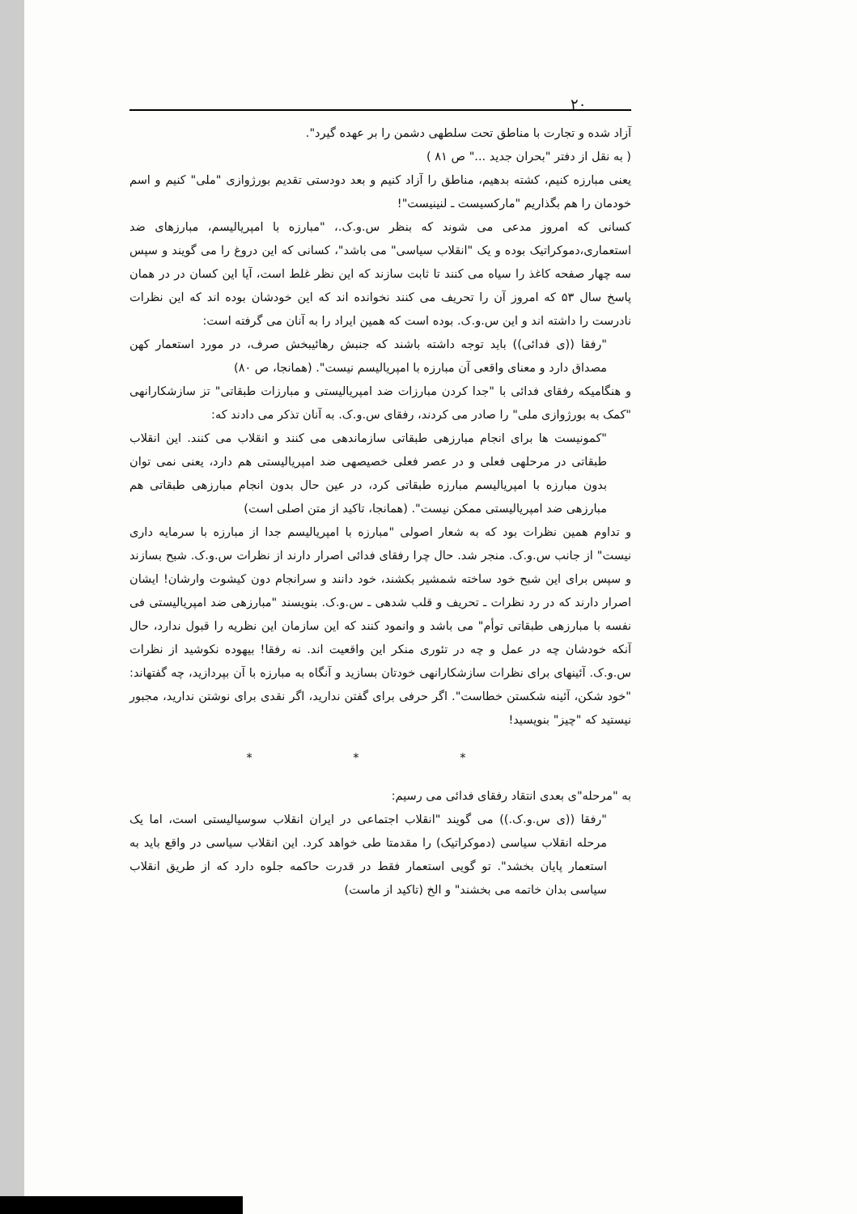۲۰
آزاد شده و تجارت با مناطق تحت سلطهی دشمن را بر عهده گیرد".
( به نقل از دفتر "بحران جدید ..." ص ۸۱ )
یعنی مبارزه کنیم، کشته بدهیم، مناطق را آزاد کنیم و بعد دودستی تقدیم بورژوازی "ملی" کنیم و اسم خودمان را هم بگذاریم "مارکسیست ـ لنینیست"!
کسانی که امروز مدعی می شوند که بنظر س.و.ک.، "مبارزه با امپریالیسم، مبارزهای ضد استعماری،دموکراتیک بوده و یک "انقلاب سیاسی" می باشد"، کسانی که این دروغ را می گویند و سپس سه چهار صفحه کاغذ را سیاه می کنند تا ثابت سازند که این نظر غلط است، آیا این کسان در در همان پاسخ سال ۵۳ که امروز آن را تحریف می کنند نخوانده اند که این خودشان بوده اند که این نظرات نادرست را داشته اند و این س.و.ک. بوده است که همین ایراد را به آنان می گرفته است:
"رفقا ((ی فدائی)) باید توجه داشته باشند که جنبش رهائیبخش صرف، در مورد استعمار کهن مصداق دارد و معنای واقعی آن مبارزه با امپریالیسم نیست". (همانجا، ص ۸۰)
و هنگامیکه رفقای فدائی با "جدا کردن مبارزات ضد امپریالیستی و مبارزات طبقاتی" تز سازشکارانهی "کمک به بورژوازی ملی" را صادر می کردند، رفقای س.و.ک. به آنان تذکر می دادند که:
"کمونیست ها برای انجام مبارزهی طبقاتی سازماندهی می کنند و انقلاب می کنند. این انقلاب طبقاتی در مرحلهی فعلی و در عصر فعلی خصیصهی ضد امپریالیستی هم دارد، یعنی نمی توان بدون مبارزه با امپریالیسم مبارزه طبقاتی کرد، در عین حال بدون انجام مبارزهی طبقاتی هم مبارزهی ضد امپریالیستی ممکن نیست". (همانجا، تاکید از متن اصلی است)
و تداوم همین نظرات بود که به شعار اصولی "مبارزه با امپریالیسم جدا از مبارزه با سرمایه داری نیست" از جانب س.و.ک. منجر شد. حال چرا رفقای فدائی اصرار دارند از نظرات س.و.ک. شبح بسازند و سپس برای این شبح خود ساخته شمشیر بکشند، خود دانند و سرانجام دون کیشوت وارشان! ایشان اصرار دارند که در رد نظرات ـ تحریف و قلب شدهی ـ س.و.ک. بنویسند "مبارزهی ضد امپریالیستی فی نفسه با مبارزهی طبقاتی توأم" می باشد و وانمود کنند که این سازمان این نظریه را قبول ندارد، حال آنکه خودشان چه در عمل و چه در تئوری منکر این واقعیت اند. نه رفقا! بیهوده نکوشید از نظرات س.و.ک. آئینهای برای نظرات سازشکارانهی خودتان بسازید و آنگاه به مبارزه با آن بپردازید، چه گفتهاند: "خود شکن، آئینه شکستن خطاست". اگر حرفی برای گفتن ندارید، اگر نقدی برای نوشتن ندارید، مجبور نیستید که "چیز" بنویسید!
* * *
به "مرحله"ی بعدی انتقاد رفقای فدائی می رسیم:
"رفقا ((ی س.و.ک.)) می گویند "انقلاب اجتماعی در ایران انقلاب سوسیالیستی است، اما یک مرحله انقلاب سیاسی (دموکراتیک) را مقدمتا طی خواهد کرد. این انقلاب سیاسی در واقع باید به استعمار پایان بخشد". تو گویی استعمار فقط در قدرت حاکمه جلوه دارد که از طریق انقلاب سیاسی بدان خاتمه می بخشند" و الخ (تاکید از ماست)